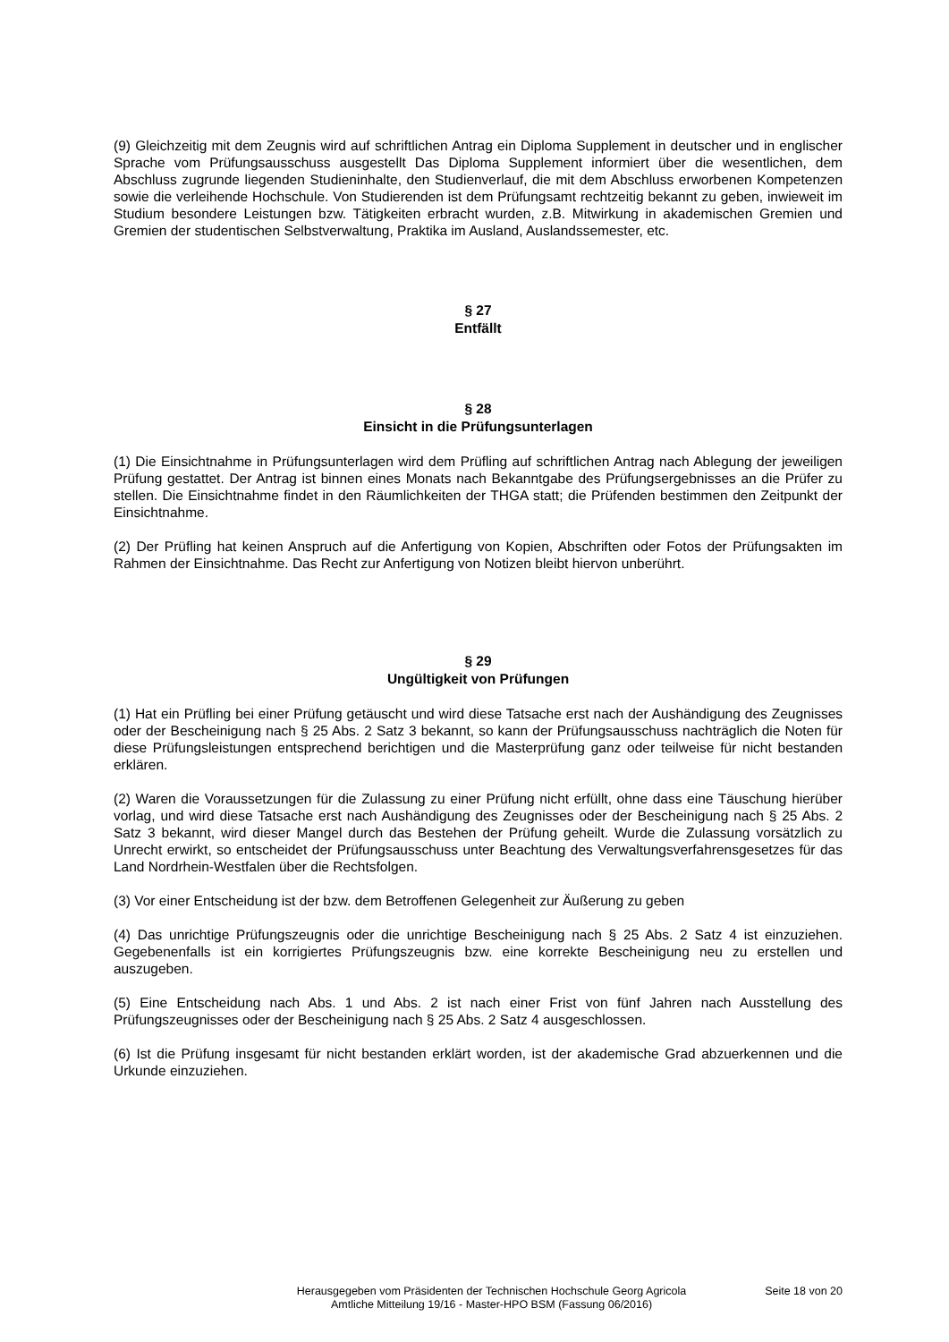(9) Gleichzeitig mit dem Zeugnis wird auf schriftlichen Antrag ein Diploma Supplement in deutscher und in englischer Sprache vom Prüfungsausschuss ausgestellt Das Diploma Supplement informiert über die wesentlichen, dem Abschluss zugrunde liegenden Studieninhalte, den Studienverlauf, die mit dem Abschluss erworbenen Kompetenzen sowie die verleihende Hochschule. Von Studierenden ist dem Prüfungsamt rechtzeitig bekannt zu geben, inwieweit im Studium besondere Leistungen bzw. Tätigkeiten erbracht wurden, z.B. Mitwirkung in akademischen Gremien und Gremien der studentischen Selbstverwaltung, Praktika im Ausland, Auslandssemester, etc.
§ 27
Entfällt
§ 28
Einsicht in die Prüfungsunterlagen
(1) Die Einsichtnahme in Prüfungsunterlagen wird dem Prüfling auf schriftlichen Antrag nach Ablegung der jeweiligen Prüfung gestattet. Der Antrag ist binnen eines Monats nach Bekanntgabe des Prüfungsergebnisses an die Prüfer zu stellen. Die Einsichtnahme findet in den Räumlichkeiten der THGA statt; die Prüfenden bestimmen den Zeitpunkt der Einsichtnahme.
(2) Der Prüfling hat keinen Anspruch auf die Anfertigung von Kopien, Abschriften oder Fotos der Prüfungsakten im Rahmen der Einsichtnahme. Das Recht zur Anfertigung von Notizen bleibt hiervon unberührt.
§ 29
Ungültigkeit von Prüfungen
(1) Hat ein Prüfling bei einer Prüfung getäuscht und wird diese Tatsache erst nach der Aushändigung des Zeugnisses oder der Bescheinigung nach § 25 Abs. 2 Satz 3 bekannt, so kann der Prüfungsausschuss nachträglich die Noten für diese Prüfungsleistungen entsprechend berichtigen und die Masterprüfung ganz oder teilweise für nicht bestanden erklären.
(2) Waren die Voraussetzungen für die Zulassung zu einer Prüfung nicht erfüllt, ohne dass eine Täuschung hierüber vorlag, und wird diese Tatsache erst nach Aushändigung des Zeugnisses oder der Bescheinigung nach § 25 Abs. 2 Satz 3 bekannt, wird dieser Mangel durch das Bestehen der Prüfung geheilt. Wurde die Zulassung vorsätzlich zu Unrecht erwirkt, so entscheidet der Prüfungsausschuss unter Beachtung des Verwaltungsverfahrensgesetzes für das Land Nordrhein-Westfalen über die Rechtsfolgen.
(3) Vor einer Entscheidung ist der bzw. dem Betroffenen Gelegenheit zur Äußerung zu geben
(4) Das unrichtige Prüfungszeugnis oder die unrichtige Bescheinigung nach § 25 Abs. 2 Satz 4 ist einzuziehen. Gegebenenfalls ist ein korrigiertes Prüfungszeugnis bzw. eine korrekte Bescheinigung neu zu erstellen und auszugeben.
(5) Eine Entscheidung nach Abs. 1 und Abs. 2 ist nach einer Frist von fünf Jahren nach Ausstellung des Prüfungszeugnisses oder der Bescheinigung nach § 25 Abs. 2 Satz 4 ausgeschlossen.
(6) Ist die Prüfung insgesamt für nicht bestanden erklärt worden, ist der akademische Grad abzuerkennen und die Urkunde einzuziehen.
Herausgegeben vom Präsidenten der Technischen Hochschule Georg Agricola
Amtliche Mitteilung 19/16 - Master-HPO BSM (Fassung 06/2016)
Seite 18 von 20